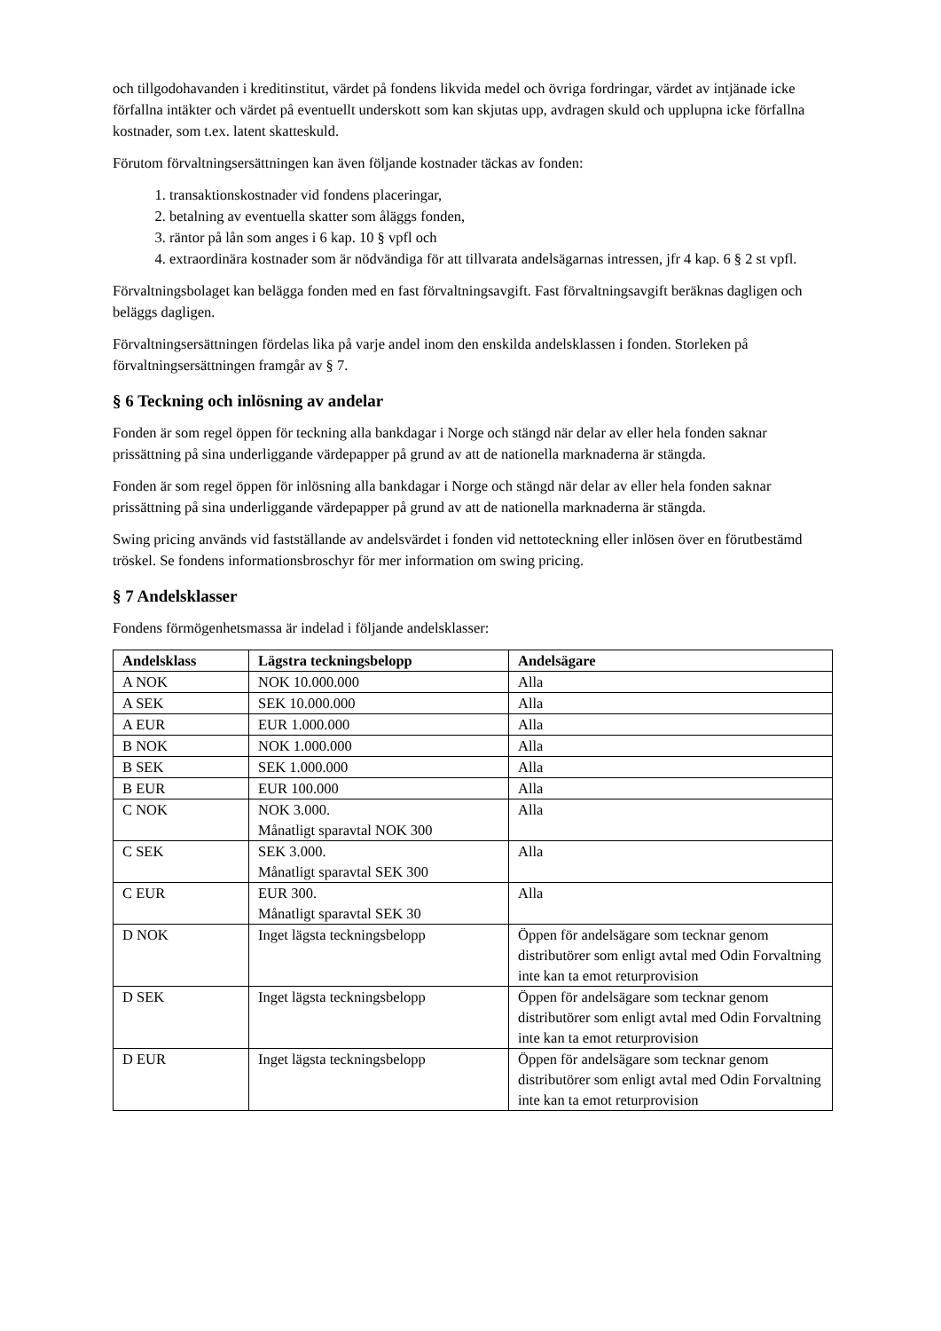och tillgodohavanden i kreditinstitut, värdet på fondens likvida medel och övriga fordringar, värdet av intjänade icke förfallna intäkter och värdet på eventuellt underskott som kan skjutas upp, avdragen skuld och upplupna icke förfallna kostnader, som t.ex. latent skatteskuld.
Förutom förvaltningsersättningen kan även följande kostnader täckas av fonden:
1. transaktionskostnader vid fondens placeringar,
2. betalning av eventuella skatter som åläggs fonden,
3. räntor på lån som anges i 6 kap. 10 § vpfl och
4. extraordinära kostnader som är nödvändiga för att tillvarata andelsägarnas intressen, jfr 4 kap. 6 § 2 st vpfl.
Förvaltningsbolaget kan belägga fonden med en fast förvaltningsavgift. Fast förvaltningsavgift beräknas dagligen och beläggs dagligen.
Förvaltningsersättningen fördelas lika på varje andel inom den enskilda andelsklassen i fonden. Storleken på förvaltningsersättningen framgår av § 7.
§ 6 Teckning och inlösning av andelar
Fonden är som regel öppen för teckning alla bankdagar i Norge och stängd när delar av eller hela fonden saknar prissättning på sina underliggande värdepapper på grund av att de nationella marknaderna är stängda.
Fonden är som regel öppen för inlösning alla bankdagar i Norge och stängd när delar av eller hela fonden saknar prissättning på sina underliggande värdepapper på grund av att de nationella marknaderna är stängda.
Swing pricing används vid fastställande av andelsvärdet i fonden vid nettoteckning eller inlösen över en förutbestämd tröskel. Se fondens informationsbroschyr för mer information om swing pricing.
§ 7 Andelsklasser
Fondens förmögenhetsmassa är indelad i följande andelsklasser:
| Andelsklass | Lägstra teckningsbelopp | Andelsägare |
| --- | --- | --- |
| A NOK | NOK 10.000.000 | Alla |
| A SEK | SEK 10.000.000 | Alla |
| A EUR | EUR 1.000.000 | Alla |
| B NOK | NOK 1.000.000 | Alla |
| B SEK | SEK 1.000.000 | Alla |
| B EUR | EUR 100.000 | Alla |
| C NOK | NOK 3.000. Månatligt sparavtal NOK 300 | Alla |
| C SEK | SEK 3.000. Månatligt sparavtal SEK 300 | Alla |
| C EUR | EUR 300. Månatligt sparavtal SEK 30 | Alla |
| D NOK | Inget lägsta teckningsbelopp | Öppen för andelsägare som tecknar genom distributörer som enligt avtal med Odin Forvaltning inte kan ta emot returprovision |
| D SEK | Inget lägsta teckningsbelopp | Öppen för andelsägare som tecknar genom distributörer som enligt avtal med Odin Forvaltning inte kan ta emot returprovision |
| D EUR | Inget lägsta teckningsbelopp | Öppen för andelsägare som tecknar genom distributörer som enligt avtal med Odin Forvaltning inte kan ta emot returprovision |